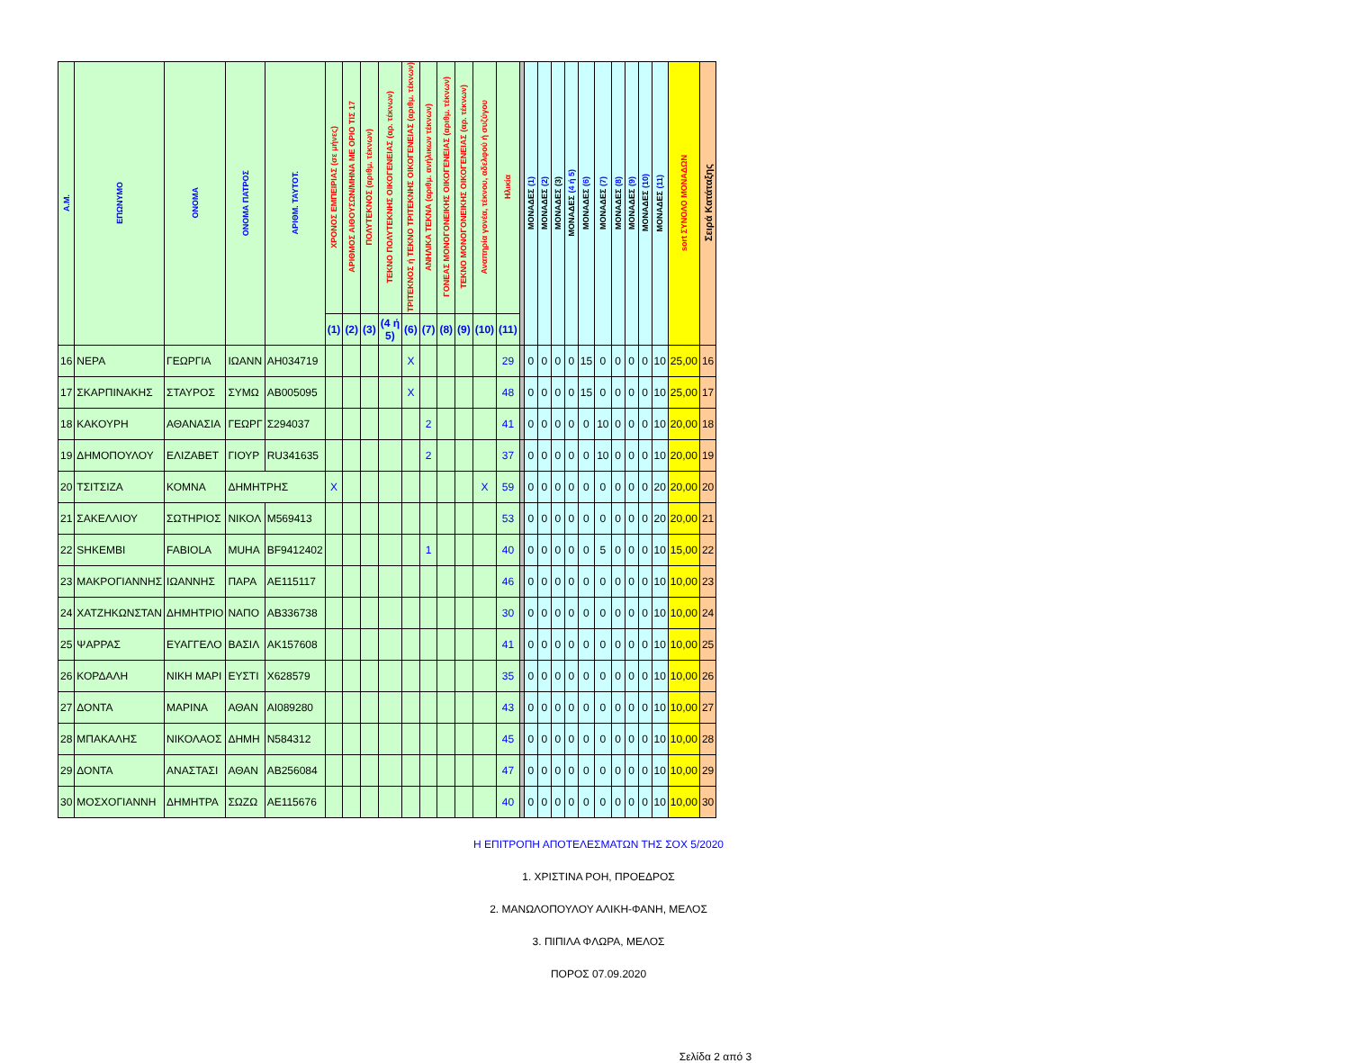| Α.Μ. | ΕΠΩΝΥΜΟ | ΟΝΟΜΑ | ΟΝΟΜΑ ΠΑΤΡΟΣ | ΑΡΙΘΜ. ΤΑΥΤΟΤ. | ΧΡΟΝΟΣ ΕΜΠΕΙΡΙΑΣ (σε μήνες) | ΑΡΙΘΜΟΣ ΑΙΘΟΥΣΩΝ/ΜΗΝΑ ΜΕ ΟΡΙΟ ΤΙΣ 17 | ΠΟΛΥΤΕΚΝΟΣ (αριθμ. τέκνων) | ΤΕΚΝΟ ΠΟΛΥΤΕΚΝΗΣ ΟΙΚΟΓΕΝΕΙΑΣ (αρ. τέκνων) | ΤΡΙΤΕΚΝΟΣ ή ΤΕΚΝΟ ΤΡΙΤΕΚΝΗΣ ΟΙΚΟΓΕΝΕΙΑΣ (αριθμ. τέκνων) | ΑΝΗΛΙΚΑ ΤΕΚΝΑ (αριθμ. ανήλικων τέκνων) | ΓΟΝΕΑΣ ΜΟΝΟΓΟΝΕΙΚΗΣ ΟΙΚΟΓΕΝΕΙΑΣ (αριθμ. τέκνων) | ΤΕΚΝΟ ΜΟΝΟΓΟΝΕΙΚΗΣ ΟΙΚΟΓΕΝΕΙΑΣ (αρ. τέκνων) | Αναπηρία γονέα, τέκνου, αδελφού ή συζύγου | Ηλικία | | ΜΟΝΑΔΕΣ (1) | ΜΟΝΑΔΕΣ (2) | ΜΟΝΑΔΕΣ (3) | ΜΟΝΑΔΕΣ (4 ή 5) | ΜΟΝΑΔΕΣ (6) | ΜΟΝΑΔΕΣ (7) | ΜΟΝΑΔΕΣ (8) | ΜΟΝΑΔΕΣ (9) | ΜΟΝΑΔΕΣ (10) | ΜΟΝΑΔΕΣ (11) | sort ΣΥΝΟΛΟ ΜΟΝΑΔΩΝ | Σειρά Κατάταξης |
| --- | --- | --- | --- | --- | --- | --- | --- | --- | --- | --- | --- | --- | --- | --- | --- | --- | --- | --- | --- | --- | --- | --- | --- | --- | --- | --- | --- |
| | | | | | (1) | (2) | (3) | (4 ή 5) | (6) | (7) | (8) | (9) | (10) | (11) | | | | | | | | | | | | | |
| 16 | ΝΕΡΑ | ΓΕΩΡΓΙΑ | ΙΩΑΝΝ | ΑΗ034719 | | | | | X | | | | | 29 | | 0 | 0 | 0 | 0 | 15 | 0 | 0 | 0 | 0 | 10 | 25,00 | 16 |
| 17 | ΣΚΑΡΠΙΝΑΚΗΣ | ΣΤΑΥΡΟΣ | ΣΥΜΩ | ΑΒ005095 | | | | | X | | | | | 48 | | 0 | 0 | 0 | 0 | 15 | 0 | 0 | 0 | 0 | 10 | 25,00 | 17 |
| 18 | ΚΑΚΟΥΡΗ | ΑΘΑΝΑΣΙΑ | ΓΕΩΡΓ | Σ294037 | | | | | | 2 | | | | 41 | | 0 | 0 | 0 | 0 | 0 | 10 | 0 | 0 | 0 | 10 | 20,00 | 18 |
| 19 | ΔΗΜΟΠΟΥΛΟΥ | ΕΛΙΖΑΒΕΤ | ΓΙΟΥΡ | RU341635 | | | | | | 2 | | | | 37 | | 0 | 0 | 0 | 0 | 0 | 10 | 0 | 0 | 0 | 10 | 20,00 | 19 |
| 20 | ΤΣΙΤΣΙΖΑ | ΚΟΜΝΑ | ΔΗΜΗΤΡΗΣ | | X | | | | | | | | X | 59 | | 0 | 0 | 0 | 0 | 0 | 0 | 0 | 0 | 0 | 20 | 20,00 | 20 |
| 21 | ΣΑΚΕΛΛΙΟΥ | ΣΩΤΗΡΙΟΣ | ΝΙΚΟΛ | Μ569413 | | | | | | | | | | 53 | | 0 | 0 | 0 | 0 | 0 | 0 | 0 | 0 | 0 | 20 | 20,00 | 21 |
| 22 | SHKEMBI | FABIOLA | MUHA | BF9412402 | | | | | | 1 | | | | 40 | | 0 | 0 | 0 | 0 | 0 | 5 | 0 | 0 | 0 | 10 | 15,00 | 22 |
| 23 | ΜΑΚΡΟΓΙΑΝΝΗΣ | ΙΩΑΝΝΗΣ | ΠΑΡΑ | ΑΕ115117 | | | | | | | | | | 46 | | 0 | 0 | 0 | 0 | 0 | 0 | 0 | 0 | 0 | 10 | 10,00 | 23 |
| 24 | ΧΑΤΖΗΚΩΝΣΤΑΝ | ΔΗΜΗΤΡΙΟ | ΝΑΠΟ | ΑΒ336738 | | | | | | | | | | 30 | | 0 | 0 | 0 | 0 | 0 | 0 | 0 | 0 | 0 | 10 | 10,00 | 24 |
| 25 | ΨΑΡΡΑΣ | ΕΥΑΓΓΕΛΟ | ΒΑΣΙΛ | ΑΚ157608 | | | | | | | | | | 41 | | 0 | 0 | 0 | 0 | 0 | 0 | 0 | 0 | 0 | 10 | 10,00 | 25 |
| 26 | ΚΟΡΔΑΛΗ | ΝΙΚΗ ΜΑΡΙ | ΕΥΣΤΙ | Χ628579 | | | | | | | | | | 35 | | 0 | 0 | 0 | 0 | 0 | 0 | 0 | 0 | 0 | 10 | 10,00 | 26 |
| 27 | ΔΟΝΤΑ | ΜΑΡΙΝΑ | ΑΘΑΝ | ΑΙ089280 | | | | | | | | | | 43 | | 0 | 0 | 0 | 0 | 0 | 0 | 0 | 0 | 0 | 10 | 10,00 | 27 |
| 28 | ΜΠΑΚΑΛΗΣ | ΝΙΚΟΛΑΟΣ | ΔΗΜΗ | Ν584312 | | | | | | | | | | 45 | | 0 | 0 | 0 | 0 | 0 | 0 | 0 | 0 | 0 | 10 | 10,00 | 28 |
| 29 | ΔΟΝΤΑ | ΑΝΑΣΤΑΣΙ | ΑΘΑΝ | ΑΒ256084 | | | | | | | | | | 47 | | 0 | 0 | 0 | 0 | 0 | 0 | 0 | 0 | 0 | 10 | 10,00 | 29 |
| 30 | ΜΟΣΧΟΓΙΑΝΝΗ | ΔΗΜΗΤΡΑ | ΣΩΖΩ | ΑΕ115676 | | | | | | | | | | 40 | | 0 | 0 | 0 | 0 | 0 | 0 | 0 | 0 | 0 | 10 | 10,00 | 30 |
Η ΕΠΙΤΡΟΠΗ ΑΠΟΤΕΛΕΣΜΑΤΩΝ ΤΗΣ ΣΟΧ 5/2020
1. ΧΡΙΣΤΙΝΑ ΡΟΗ, ΠΡΟΕΔΡΟΣ
2. ΜΑΝΩΛΟΠΟΥΛΟΥ ΑΛΙΚΗ-ΦΑΝΗ, ΜΕΛΟΣ
3. ΠΙΠΙΛΑ ΦΛΩΡΑ, ΜΕΛΟΣ
ΠΟΡΟΣ 07.09.2020
Σελίδα 2 από 3